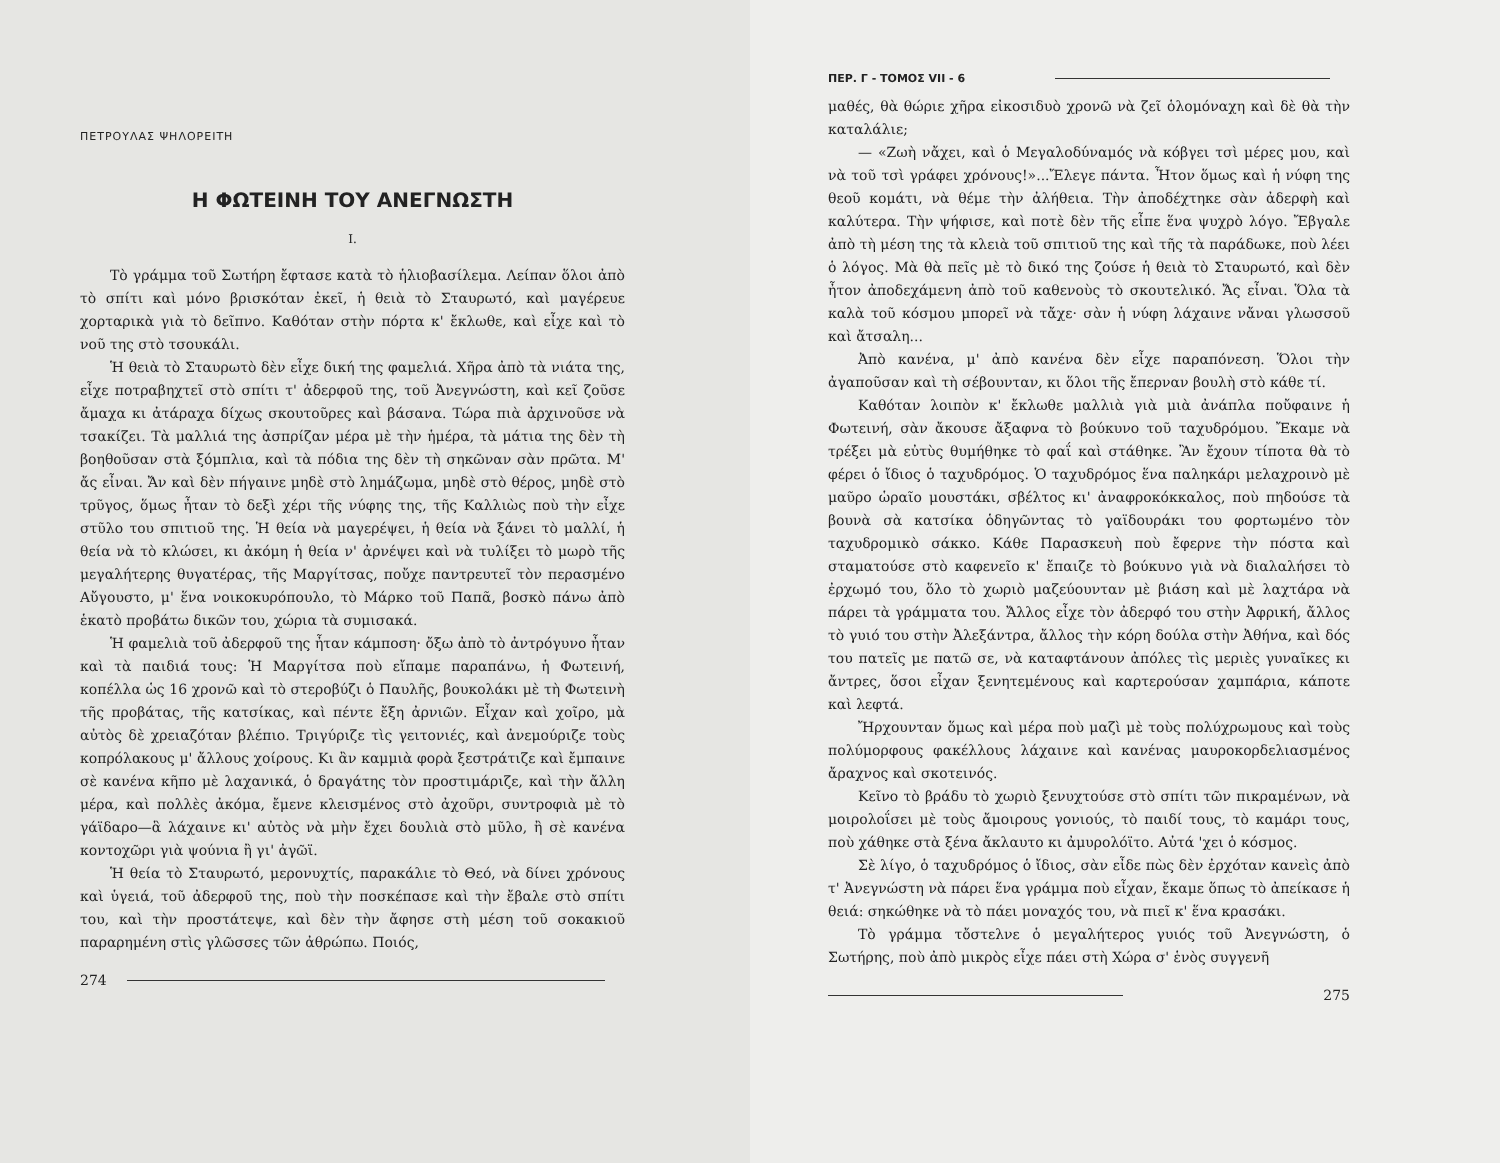ΠΕΤΡΟΥΛΑΣ ΨΗΛΟΡΕΙΤΗ
Η ΦΩΤΕΙΝΗ ΤΟΥ ΑΝΕΓΝΩΣΤΗ
I.
Τὸ γράμμα τοῦ Σωτήρη ἔφτασε κατὰ τὸ ἡλιοβασίλεμα. Λείπαν ὅλοι ἀπὸ τὸ σπίτι καὶ μόνο βρισκόταν ἐκεῖ, ἡ θειὰ τὸ Σταυρωτό, καὶ μαγέρευε χορταρικὰ γιὰ τὸ δεῖπνο. Καθόταν στὴν πόρτα κ' ἔκλωθε, καὶ εἶχε καὶ τὸ νοῦ της στὸ τσουκάλι.
Ἡ θειὰ τὸ Σταυρωτὸ δὲν εἶχε δική της φαμελιά. Χῆρα ἀπὸ τὰ νιάτα της, εἶχε ποτραβηχτεῖ στὸ σπίτι τ' ἀδερφοῦ της, τοῦ Ἀνεγνώστη, καὶ κεῖ ζοῦσε ἄμαχα κι ἀτάραχα δίχως σκουτοῦρες καὶ βάσανα. Τώρα πιὰ ἀρχινοῦσε νὰ τσακίζει. Τὰ μαλλιά της ἀσπρίζαν μέρα μὲ τὴν ἡμέρα, τὰ μάτια της δὲν τὴ βοηθοῦσαν στὰ ξόμπλια, καὶ τὰ πόδια της δὲν τὴ σηκῶναν σὰν πρῶτα. Μ' ἄς εἶναι. Ἄν καὶ δὲν πήγαινε μηδὲ στὸ λημάζωμα, μηδὲ στὸ θέρος, μηδὲ στὸ τρῦγος, ὅμως ἦταν τὸ δεξὶ χέρι τῆς νύφης της, τῆς Καλλιὼς ποὺ τὴν εἶχε στῦλο του σπιτιοῦ της. Ἡ θεία νὰ μαγερέψει, ἡ θεία νὰ ξάνει τὸ μαλλί, ἡ θεία νὰ τὸ κλώσει, κι ἀκόμη ἡ θεία ν' ἀρνέψει καὶ νὰ τυλίξει τὸ μωρὸ τῆς μεγαλήτερης θυγατέρας, τῆς Μαργίτσας, ποὔχε παντρευτεῖ τὸν περασμένο Αὔγουστο, μ' ἕνα νοικοκυρόπουλο, τὸ Μάρκο τοῦ Παπᾶ, βοσκὸ πάνω ἀπὸ ἑκατὸ προβάτω δικῶν του, χώρια τὰ συμισακά.
Ἡ φαμελιὰ τοῦ ἀδερφοῦ της ἦταν κάμποση· ὄξω ἀπὸ τὸ ἀντρόγυνο ἦταν καὶ τὰ παιδιά τους: Ἡ Μαργίτσα ποὺ εἴπαμε παραπάνω, ἡ Φωτεινή, κοπέλλα ὡς 16 χρονῶ καὶ τὸ στεροβύζι ὁ Παυλῆς, βουκολάκι μὲ τὴ Φωτεινὴ τῆς προβάτας, τῆς κατσίκας, καὶ πέντε ἔξη ἀρνιῶν. Εἶχαν καὶ χοῖρο, μὰ αὐτὸς δὲ χρειαζόταν βλέπιο. Τριγύριζε τὶς γειτονιές, καὶ ἀνεμούριζε τοὺς κοπρόλακους μ' ἄλλους χοίρους. Κι ἂν καμμιὰ φορὰ ξεστράτιζε καὶ ἔμπαινε σὲ κανένα κῆπο μὲ λαχανικά, ὁ δραγάτης τὸν προστιμάριζε, καὶ τὴν ἄλλη μέρα, καὶ πολλὲς ἀκόμα, ἔμενε κλεισμένος στὸ ἀχοῦρι, συντροφιὰ μὲ τὸ γάϊδαρο—ἃ λάχαινε κι' αὐτὸς νὰ μὴν ἔχει δουλιὰ στὸ μῦλο, ἢ σὲ κανένα κοντοχῶρι γιὰ ψούνια ἢ γι' ἀγῶϊ.
Ἡ θεία τὸ Σταυρωτό, μερονυχτίς, παρακάλιε τὸ Θεό, νὰ δίνει χρόνους καὶ ὑγειά, τοῦ ἀδερφοῦ της, ποὺ τὴν ποσκέπασε καὶ τὴν ἔβαλε στὸ σπίτι του, καὶ τὴν προστάτεψε, καὶ δὲν τὴν ἄφησε στὴ μέση τοῦ σοκακιοῦ παραρημένη στὶς γλῶσσες τῶν ἀθρώπω. Ποιός,
274
ΠΕΡ. Γ - ΤΟΜΟΣ VII - 6
μαθές, θὰ θώριε χῆρα εἰκοσιδυὸ χρονῶ νὰ ζεῖ ὁλομόναχη καὶ δὲ θὰ τὴν καταλάλιε;
— «Ζωὴ νἄχει, καὶ ὁ Μεγαλοδύναμός νὰ κόβγει τσὶ μέρες μου, καὶ νὰ τοῦ τσὶ γράφει χρόνους!»...Ἔλεγε πάντα. Ἦτον ὅμως καὶ ἡ νύφη της θεοῦ κομάτι, νὰ θέμε τὴν ἀλήθεια. Τὴν ἀποδέχτηκε σὰν ἀδερφὴ καὶ καλύτερα. Τὴν ψήφισε, καὶ ποτὲ δὲν τῆς εἶπε ἕνα ψυχρὸ λόγο. Ἔβγαλε ἀπὸ τὴ μέση της τὰ κλειὰ τοῦ σπιτιοῦ της καὶ τῆς τὰ παράδωκε, ποὺ λέει ὁ λόγος. Μὰ θὰ πεῖς μὲ τὸ δικό της ζούσε ἡ θειὰ τὸ Σταυρωτό, καὶ δὲν ἦτον ἀποδεχάμενη ἀπὸ τοῦ καθενοὺς τὸ σκουτελικό. Ἄς εἶναι. Ὅλα τὰ καλὰ τοῦ κόσμου μπορεῖ νὰ τἄχε· σὰν ἡ νύφη λάχαινε νἄναι γλωσσοῦ καὶ ἄτσαλη...
Ἀπὸ κανένα, μ' ἀπὸ κανένα δὲν εἶχε παραπόνεση. Ὅλοι τὴν ἀγαποῦσαν καὶ τὴ σέβουνταν, κι ὅλοι τῆς ἔπερναν βουλὴ στὸ κάθε τί.
Καθόταν λοιπὸν κ' ἔκλωθε μαλλιὰ γιὰ μιὰ ἀνάπλα ποὔφαινε ἡ Φωτεινή, σὰν ἄκουσε ἄξαφνα τὸ βούκυνο τοῦ ταχυδρόμου. Ἔκαμε νὰ τρέξει μὰ εὐτὺς θυμήθηκε τὸ φαΐ καὶ στάθηκε. Ἂν ἔχουν τίποτα θὰ τὸ φέρει ὁ ἴδιος ὁ ταχυδρόμος. Ὁ ταχυδρόμος ἕνα παληκάρι μελαχροινὸ μὲ μαῦρο ὡραῖο μουστάκι, σβέλτος κι' ἀναφροκόκκαλος, ποὺ πηδούσε τὰ βουνὰ σὰ κατσίκα ὁδηγῶντας τὸ γαϊδουράκι του φορτωμένο τὸν ταχυδρομικὸ σάκκο. Κάθε Παρασκευὴ ποὺ ἔφερνε τὴν πόστα καὶ σταματούσε στὸ καφενεῖο κ' ἔπαιζε τὸ βούκυνο γιὰ νὰ διαλαλήσει τὸ ἐρχωμό του, ὅλο τὸ χωριὸ μαζεύουνταν μὲ βιάση καὶ μὲ λαχτάρα νὰ πάρει τὰ γράμματα του. Ἄλλος εἶχε τὸν ἀδερφό του στὴν Ἀφρική, ἄλλος τὸ γυιό του στὴν Ἀλεξάντρα, ἄλλος τὴν κόρη δούλα στὴν Ἀθήνα, καὶ δός του πατεῖς με πατῶ σε, νὰ καταφτάνουν ἀπόλες τὶς μεριὲς γυναῖκες κι ἄντρες, ὅσοι εἶχαν ξενητεμένους καὶ καρτερούσαν χαμπάρια, κάποτε καὶ λεφτά.
Ἤρχουνταν ὅμως καὶ μέρα ποὺ μαζὶ μὲ τοὺς πολύχρωμους καὶ τοὺς πολύμορφους φακέλλους λάχαινε καὶ κανένας μαυροκορδελιασμένος ἄραχνος καὶ σκοτεινός.
Κεῖνο τὸ βράδυ τὸ χωριὸ ξενυχτούσε στὸ σπίτι τῶν πικραμένων, νὰ μοιρολοΐσει μὲ τοὺς ἄμοιρους γονιούς, τὸ παιδί τους, τὸ καμάρι τους, ποὺ χάθηκε στὰ ξένα ἄκλαυτο κι ἀμυρολόϊτο. Αὐτά 'χει ὁ κόσμος.
Σὲ λίγο, ὁ ταχυδρόμος ὁ ἴδιος, σὰν εἶδε πὼς δὲν ἐρχόταν κανεὶς ἀπὸ τ' Ἀνεγνώστη νὰ πάρει ἕνα γράμμα ποὺ εἶχαν, ἔκαμε ὅπως τὸ ἀπείκασε ἡ θειά: σηκώθηκε νὰ τὸ πάει μοναχός του, νὰ πιεῖ κ' ἕνα κρασάκι.
Τὸ γράμμα τὄστελνε ὁ μεγαλήτερος γυιός τοῦ Ἀνεγνώστη, ὁ Σωτήρης, ποὺ ἀπὸ μικρὸς εἶχε πάει στὴ Χώρα σ' ἑνὸς συγγενῆ
275